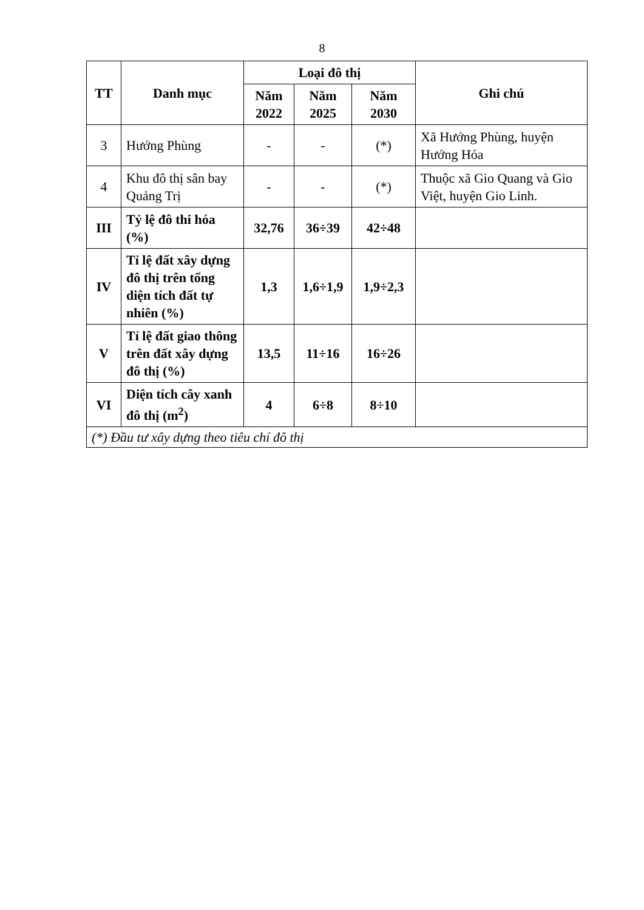8
| TT | Danh mục | Loại đô thị | | | Ghi chú |
| --- | --- | --- | --- | --- | --- |
| | | Năm 2022 | Năm 2025 | Năm 2030 | |
| 3 | Hướng Phùng | - | - | (*) | Xã Hướng Phùng, huyện Hướng Hóa |
| 4 | Khu đô thị sân bay Quảng Trị | - | - | (*) | Thuộc xã Gio Quang và Gio Việt, huyện Gio Linh. |
| III | Tỷ lệ đô thi hóa (%) | 32,76 | 36÷39 | 42÷48 | |
| IV | Tỉ lệ đất xây dựng đô thị trên tổng diện tích đất tự nhiên (%) | 1,3 | 1,6÷1,9 | 1,9÷2,3 | |
| V | Tỉ lệ đất giao thông trên đất xây dựng đô thị (%) | 13,5 | 11÷16 | 16÷26 | |
| VI | Diện tích cây xanh đô thị (m<sup>2</sup>) | 4 | 6÷8 | 8÷10 | |
| (*) Đầu tư xây dựng theo tiêu chí đô thị | | | | | |